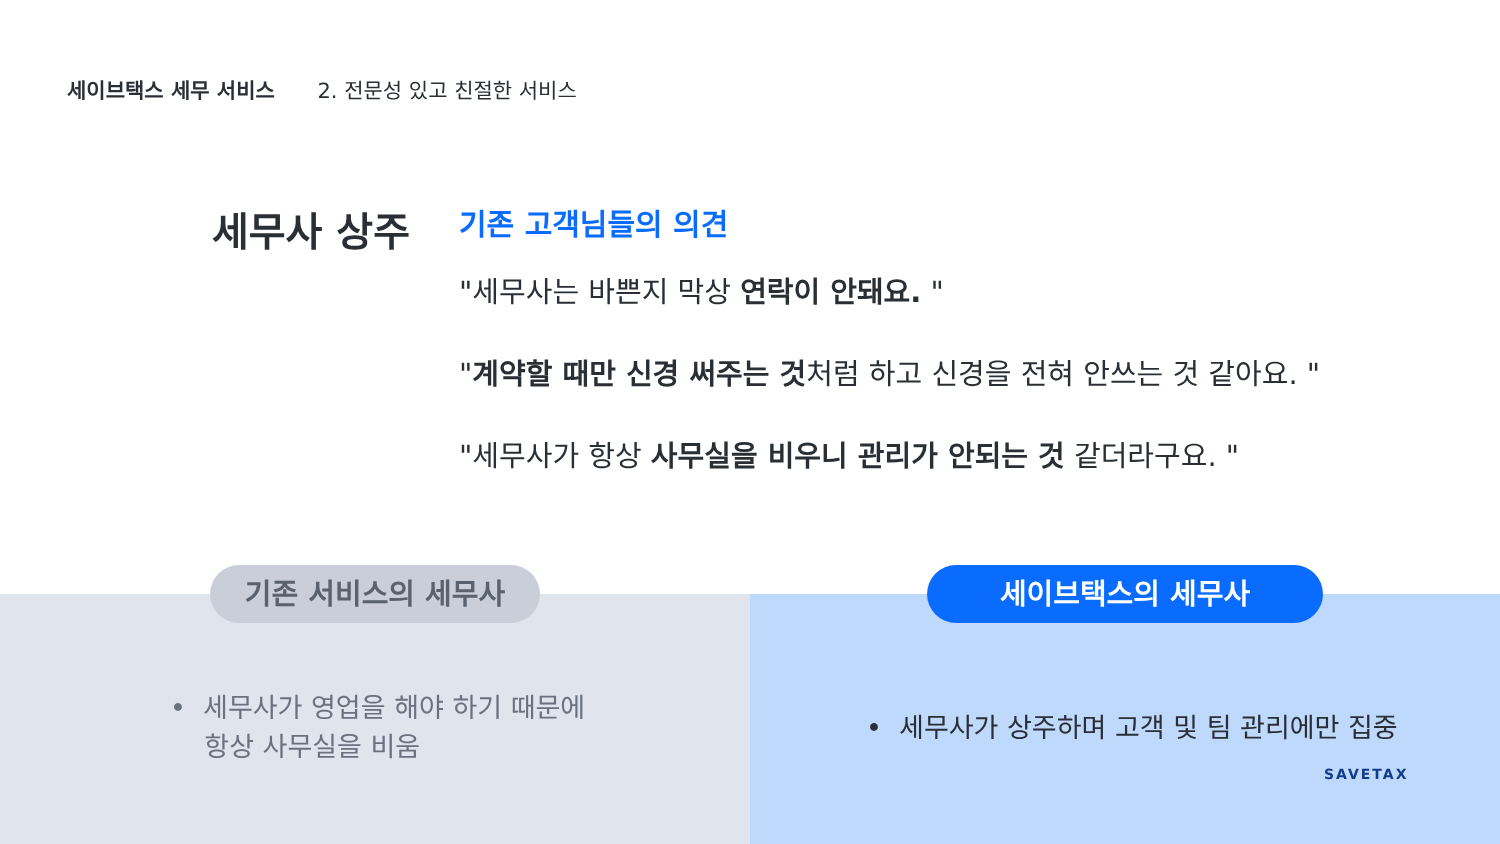세이브택스 세무 서비스 2. 전문성 있고 친절한 서비스
세무사 상주
기존 고객님들의 의견
"세무사는 바쁜지 막상 연락이 안돼요. "
"계약할 때만 신경 써주는 것처럼 하고 신경을 전혀 안쓰는 것 같아요. "
"세무사가 항상 사무실을 비우니 관리가 안되는 것 같더라구요. "
기존 서비스의 세무사
• 세무사가 영업을 해야 하기 때문에
항상 사무실을 비움
세이브택스의 세무사
• 세무사가 상주하며 고객 및 팀 관리에만 집중
SAVETAX